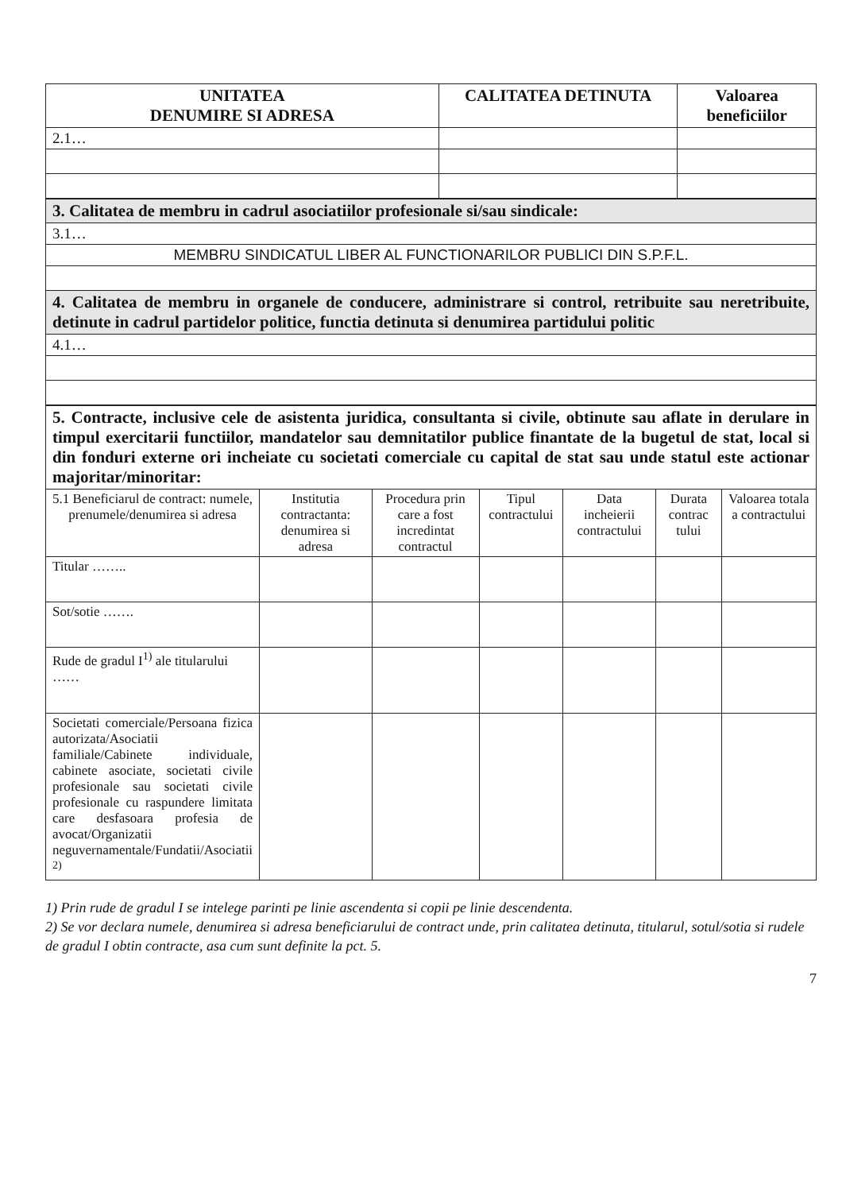| UNITATEA DENUMIRE SI ADRESA | CALITATEA DETINUTA | Valoarea beneficiilor |
| --- | --- | --- |
| 2.1… | | |
| 3. Calitatea de membru in cadrul asociatiilor profesionale si/sau sindicale: |
| 3.1… |
| MEMBRU SINDICATUL LIBER AL FUNCTIONARILOR PUBLICI DIN S.P.F.L. |
| 4. Calitatea de membru in organele de conducere, administrare si control, retribuite sau neretribuite, detinute in cadrul partidelor politice, functia detinuta si denumirea partidului politic |
| 4.1… |
5. Contracte, inclusive cele de asistenta juridica, consultanta si civile, obtinute sau aflate in derulare in timpul exercitarii functiilor, mandatelor sau demnitatilor publice finantate de la bugetul de stat, local si din fonduri externe ori incheiate cu societati comerciale cu capital de stat sau unde statul este actionar majoritar/minoritar:
| 5.1 Beneficiarul de contract: numele, prenumele/denumirea si adresa | Institutia contractanta: denumirea si adresa | Procedura prin care a fost incredintat contractul | Tipul contractului | Data incheierii contractului | Durata contrac tului | Valoarea totala a contractului |
| --- | --- | --- | --- | --- | --- | --- |
| Titular …….. | | | | | | |
| Sot/sotie ……. | | | | | | |
| Rude de gradul I<sup>1)</sup> ale titularului …… | | | | | | |
| Societati comerciale/Persoana fizica autorizata/Asociatii familiale/Cabinete individuale, cabinete asociate, societati civile profesionale sau societati civile profesionale cu raspundere limitata care desfasoara profesia de avocat/Organizatii neguvernamentale/Fundatii/Asociatii <sup>2)</sup> | | | | | | |
1) Prin rude de gradul I se intelege parinti pe linie ascendenta si copii pe linie descendenta.
2) Se vor declara numele, denumirea si adresa beneficiarului de contract unde, prin calitatea detinuta, titularul, sotul/sotia si rudele de gradul I obtin contracte, asa cum sunt definite la pct. 5.
7